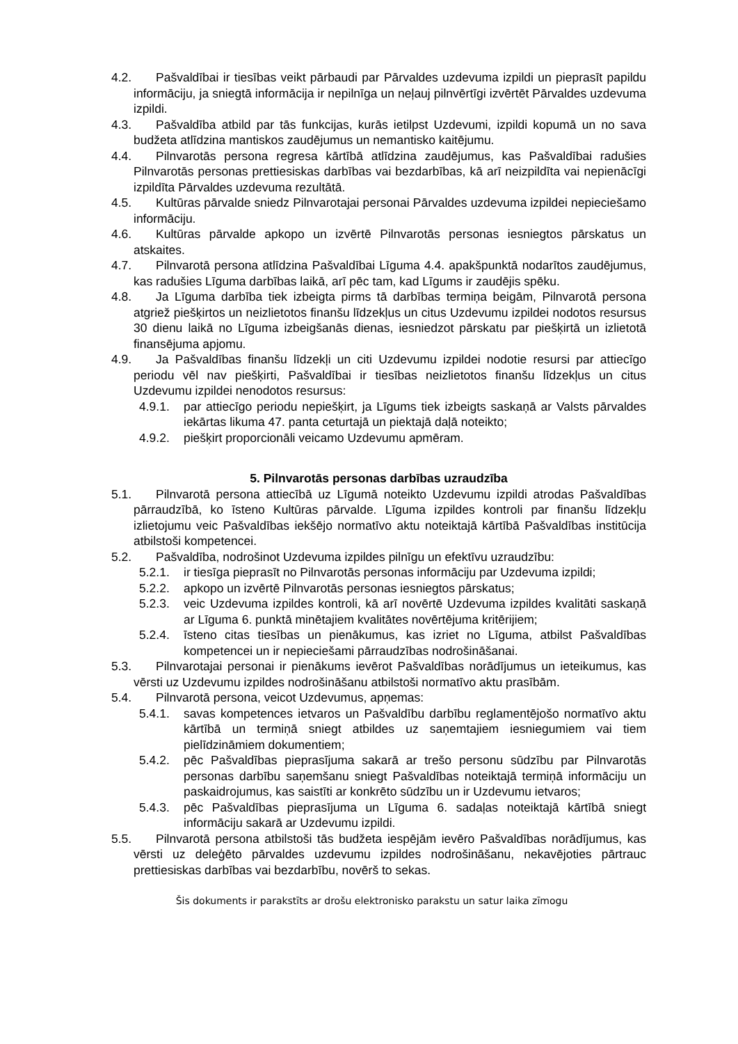4.2. Pašvaldībai ir tiesības veikt pārbaudi par Pārvaldes uzdevuma izpildi un pieprasīt papildu informāciju, ja sniegtā informācija ir nepilnīga un neļauj pilnvērtīgi izvērtēt Pārvaldes uzdevuma izpildi.
4.3. Pašvaldība atbild par tās funkcijas, kurās ietilpst Uzdevumi, izpildi kopumā un no sava budžeta atlīdzina mantiskos zaudējumus un nemantisko kaitējumu.
4.4. Pilnvarotās persona regresa kārtībā atlīdzina zaudējumus, kas Pašvaldībai radušies Pilnvarotās personas prettiesiskas darbības vai bezdarbības, kā arī neizpildīta vai nepienācīgi izpildīta Pārvaldes uzdevuma rezultātā.
4.5. Kultūras pārvalde sniedz Pilnvarotajai personai Pārvaldes uzdevuma izpildei nepieciešamo informāciju.
4.6. Kultūras pārvalde apkopo un izvērtē Pilnvarotās personas iesniegtos pārskatus un atskaites.
4.7. Pilnvarotā persona atlīdzina Pašvaldībai Līguma 4.4. apakšpunktā nodarītos zaudējumus, kas radušies Līguma darbības laikā, arī pēc tam, kad Līgums ir zaudējis spēku.
4.8. Ja Līguma darbība tiek izbeigta pirms tā darbības termiņa beigām, Pilnvarotā persona atgriež piešķirtos un neizlietotos finanšu līdzekļus un citus Uzdevumu izpildei nodotos resursus 30 dienu laikā no Līguma izbeigšanās dienas, iesniedzot pārskatu par piešķirtā un izlietotā finansējuma apjomu.
4.9. Ja Pašvaldības finanšu līdzekļi un citi Uzdevumu izpildei nodotie resursi par attiecīgo periodu vēl nav piešķirti, Pašvaldībai ir tiesības neizlietotos finanšu līdzekļus un citus Uzdevumu izpildei nenodotos resursus:
4.9.1. par attiecīgo periodu nepiešķirt, ja Līgums tiek izbeigts saskaņā ar Valsts pārvaldes iekārtas likuma 47. panta ceturtajā un piektajā daļā noteikto;
4.9.2. piešķirt proporcionāli veicamo Uzdevumu apmēram.
5. Pilnvarotās personas darbības uzraudzība
5.1. Pilnvarotā persona attiecībā uz Līgumā noteikto Uzdevumu izpildi atrodas Pašvaldības pārraudzībā, ko īsteno Kultūras pārvalde. Līguma izpildes kontroli par finanšu līdzekļu izlietojumu veic Pašvaldības iekšējo normatīvo aktu noteiktajā kārtībā Pašvaldības institūcija atbilstoši kompetencei.
5.2. Pašvaldība, nodrošinot Uzdevuma izpildes pilnīgu un efektīvu uzraudzību:
5.2.1. ir tiesīga pieprasīt no Pilnvarotās personas informāciju par Uzdevuma izpildi;
5.2.2. apkopo un izvērtē Pilnvarotās personas iesniegtos pārskatus;
5.2.3. veic Uzdevuma izpildes kontroli, kā arī novērtē Uzdevuma izpildes kvalitāti saskaņā ar Līguma 6. punktā minētajiem kvalitātes novērtējuma kritērijiem;
5.2.4. īsteno citas tiesības un pienākumus, kas izriet no Līguma, atbilst Pašvaldības kompetencei un ir nepieciešami pārraudzības nodrošināšanai.
5.3. Pilnvarotajai personai ir pienākums ievērot Pašvaldības norādījumus un ieteikumus, kas vērsti uz Uzdevumu izpildes nodrošināšanu atbilstoši normatīvo aktu prasībām.
5.4. Pilnvarotā persona, veicot Uzdevumus, apņemas:
5.4.1. savas kompetences ietvaros un Pašvaldību darbību reglamentējošo normatīvo aktu kārtībā un termiņā sniegt atbildes uz saņemtajiem iesniegumiem vai tiem pielīdzināmiem dokumentiem;
5.4.2. pēc Pašvaldības pieprasījuma sakarā ar trešo personu sūdzību par Pilnvarotās personas darbību saņemšanu sniegt Pašvaldības noteiktajā termiņā informāciju un paskaidrojumus, kas saistīti ar konkrēto sūdzību un ir Uzdevumu ietvaros;
5.4.3. pēc Pašvaldības pieprasījuma un Līguma 6. sadaļas noteiktajā kārtībā sniegt informāciju sakarā ar Uzdevumu izpildi.
5.5. Pilnvarotā persona atbilstoši tās budžeta iespējām ievēro Pašvaldības norādījumus, kas vērsti uz deleģēto pārvaldes uzdevumu izpildes nodrošināšanu, nekavējoties pārtrauc prettiesiskas darbības vai bezdarbību, novērš to sekas.
Šis dokuments ir parakstīts ar drošu elektronisko parakstu un satur laika zīmogu